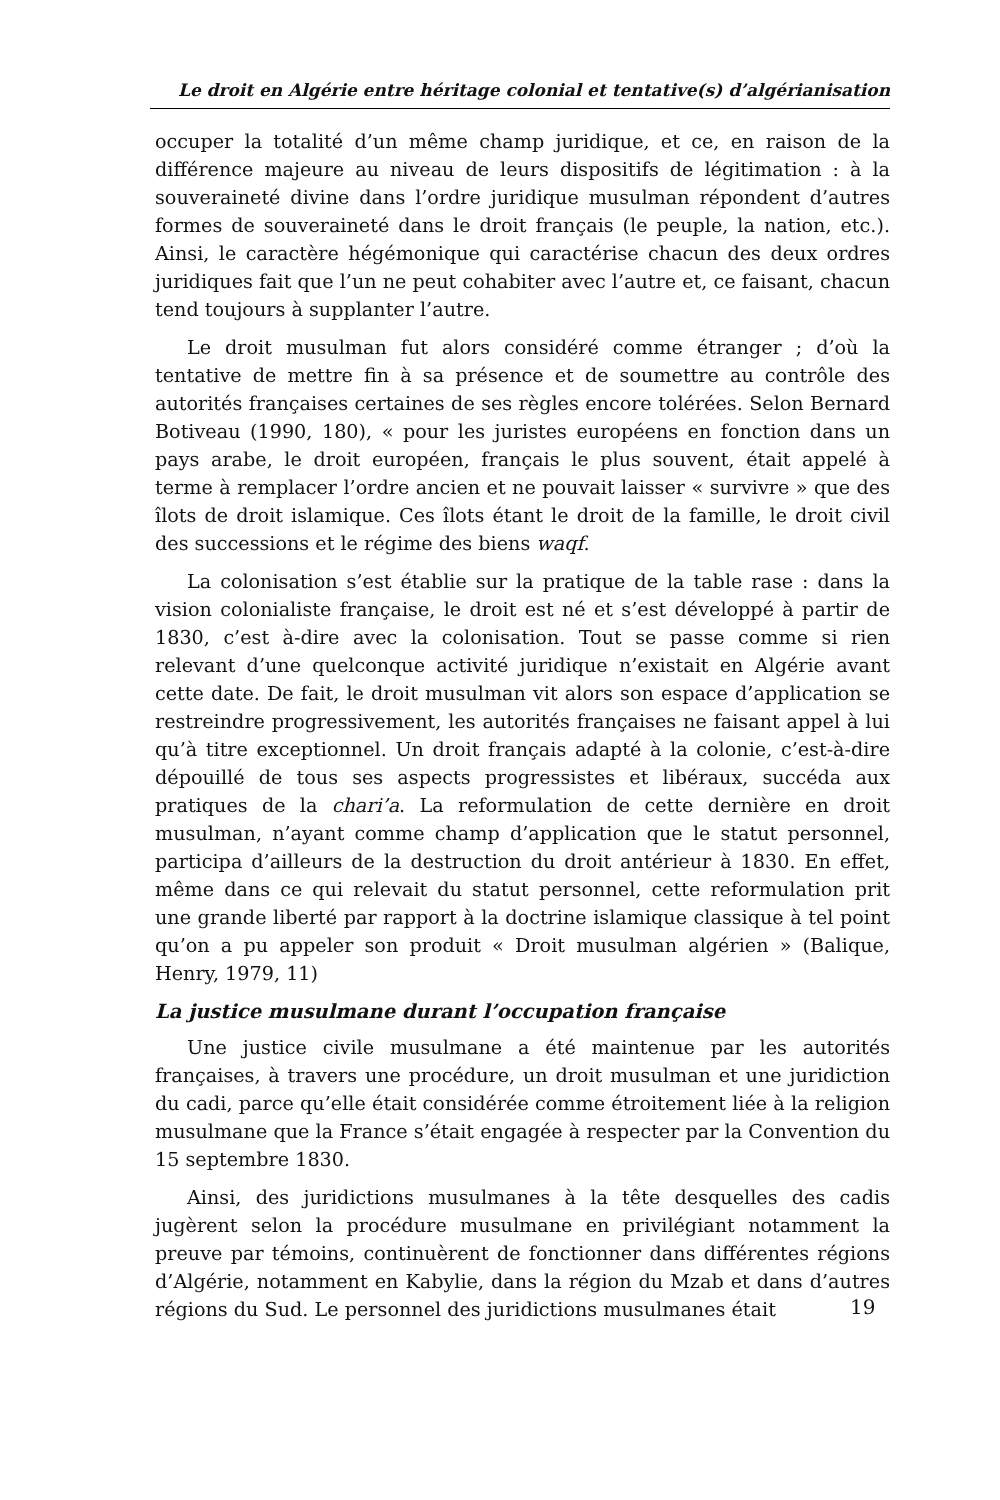Le droit en Algérie entre héritage colonial et tentative(s) d’algérianisation
occuper la totalité d’un même champ juridique, et ce, en raison de la différence majeure au niveau de leurs dispositifs de légitimation : à la souveraineté divine dans l’ordre juridique musulman répondent d’autres formes de souveraineté dans le droit français (le peuple, la nation, etc.). Ainsi, le caractère hégémonique qui caractérise chacun des deux ordres juridiques fait que l’un ne peut cohabiter avec l’autre et, ce faisant, chacun tend toujours à supplanter l’autre.
Le droit musulman fut alors considéré comme étranger ; d’où la tentative de mettre fin à sa présence et de soumettre au contrôle des autorités françaises certaines de ses règles encore tolérées. Selon Bernard Botiveau (1990, 180), « pour les juristes européens en fonction dans un pays arabe, le droit européen, français le plus souvent, était appelé à terme à remplacer l’ordre ancien et ne pouvait laisser « survivre » que des îlots de droit islamique. Ces îlots étant le droit de la famille, le droit civil des successions et le régime des biens waqf.
La colonisation s’est établie sur la pratique de la table rase : dans la vision colonialiste française, le droit est né et s’est développé à partir de 1830, c’est à-dire avec la colonisation. Tout se passe comme si rien relevant d’une quelconque activité juridique n’existait en Algérie avant cette date. De fait, le droit musulman vit alors son espace d’application se restreindre progressivement, les autorités françaises ne faisant appel à lui qu’à titre exceptionnel. Un droit français adapté à la colonie, c’est-à-dire dépouillé de tous ses aspects progressistes et libéraux, succéda aux pratiques de la chari’a. La reformulation de cette dernière en droit musulman, n’ayant comme champ d’application que le statut personnel, participa d’ailleurs de la destruction du droit antérieur à 1830. En effet, même dans ce qui relevait du statut personnel, cette reformulation prit une grande liberté par rapport à la doctrine islamique classique à tel point qu’on a pu appeler son produit « Droit musulman algérien » (Balique, Henry, 1979, 11)
La justice musulmane durant l’occupation française
Une justice civile musulmane a été maintenue par les autorités françaises, à travers une procédure, un droit musulman et une juridiction du cadi, parce qu’elle était considérée comme étroitement liée à la religion musulmane que la France s’était engagée à respecter par la Convention du 15 septembre 1830.
Ainsi, des juridictions musulmanes à la tête desquelles des cadis jugèrent selon la procédure musulmane en privilégiant notamment la preuve par témoins, continuèrent de fonctionner dans différentes régions d’Algérie, notamment en Kabylie, dans la région du Mzab et dans d’autres régions du Sud. Le personnel des juridictions musulmanes était
19